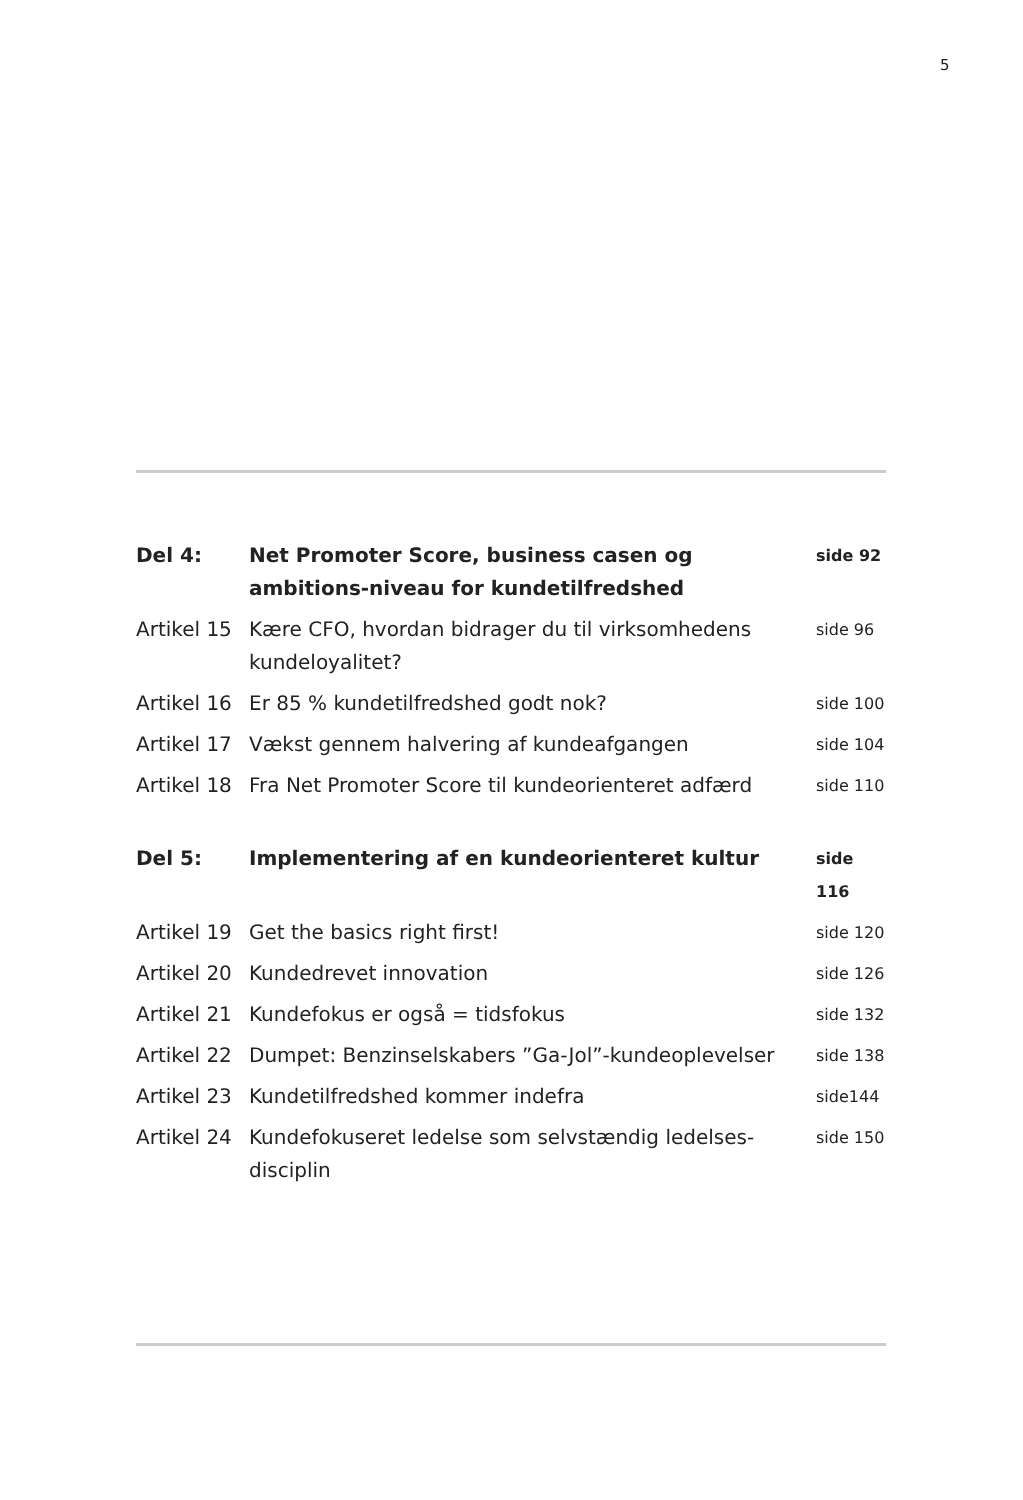5
| Del 4: | Net Promoter Score, business casen og ambitions-niveau for kundetilfredshed | side 92 |
| Artikel 15 | Kære CFO, hvordan bidrager du til virksomhedens kundeloyalitet? | side 96 |
| Artikel 16 | Er 85 % kundetilfredshed godt nok? | side 100 |
| Artikel 17 | Vækst gennem halvering af kundeafgangen | side 104 |
| Artikel 18 | Fra Net Promoter Score til kundeorienteret adfærd | side 110 |
| Del 5: | Implementering af en kundeorienteret kultur | side 116 |
| Artikel 19 | Get the basics right first! | side 120 |
| Artikel 20 | Kundedrevet innovation | side 126 |
| Artikel 21 | Kundefokus er også = tidsfokus | side 132 |
| Artikel 22 | Dumpet: Benzinselskabers ”Ga-Jol”-kundeoplevelser | side 138 |
| Artikel 23 | Kundetilfredshed kommer indefra | side144 |
| Artikel 24 | Kundefokuseret ledelse som selvstændig ledelses-disciplin | side 150 |